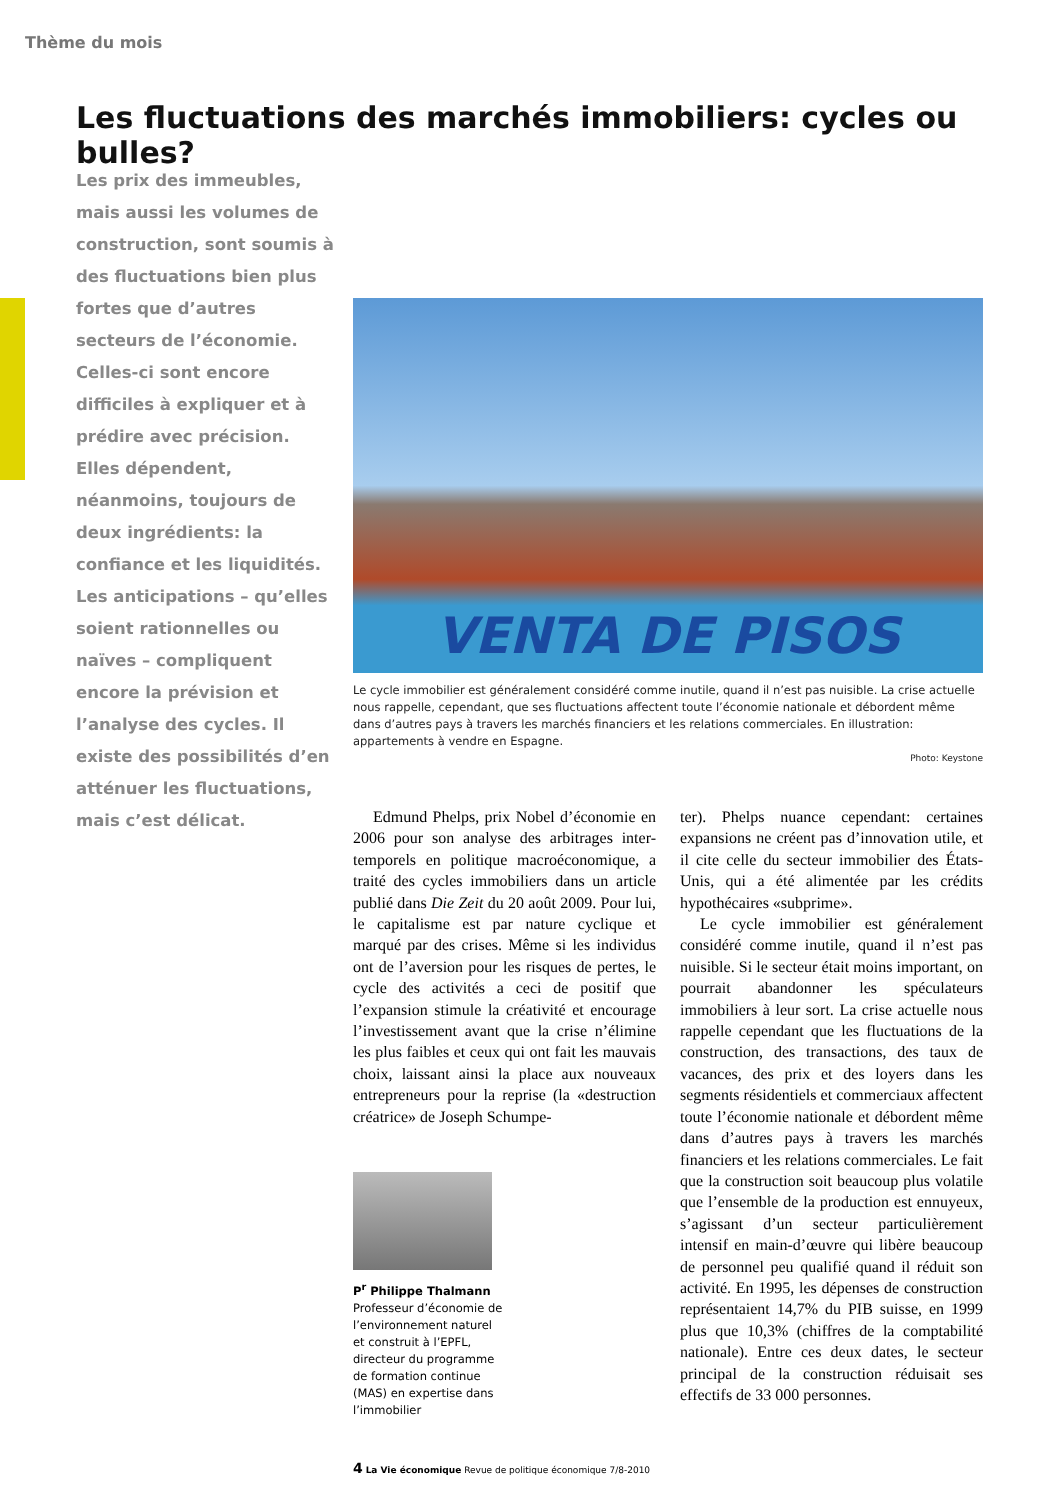Thème du mois
Les fluctuations des marchés immobiliers: cycles ou bulles?
Les prix des immeubles, mais aussi les volumes de construction, sont soumis à des fluctuations bien plus fortes que d’autres secteurs de l’économie. Celles-ci sont encore difficiles à expliquer et à prédire avec précision. Elles dépendent, néanmoins, toujours de deux ingrédients: la confiance et les liquidités. Les anticipations – qu’elles soient rationnelles ou naïves – compliquent encore la prévision et l’analyse des cycles. Il existe des possibilités d’en atténuer les fluctuations, mais c’est délicat.
VENTA DE PISOS
Le cycle immobilier est généralement considéré comme inutile, quand il n’est pas nuisible. La crise actuelle nous rappelle, cependant, que ses fluctuations affectent toute l’économie nationale et débordent même dans d’autres pays à travers les marchés financiers et les relations commerciales. En illustration: appartements à vendre en Espagne.
Photo: Keystone
Edmund Phelps, prix Nobel d’économie en 2006 pour son analyse des arbitrages inter-temporels en politique macroéconomique, a traité des cycles immobiliers dans un article publié dans Die Zeit du 20 août 2009. Pour lui, le capitalisme est par nature cyclique et marqué par des crises. Même si les individus ont de l’aversion pour les risques de pertes, le cycle des activités a ceci de positif que l’expansion stimule la créativité et encourage l’investissement avant que la crise n’élimine les plus faibles et ceux qui ont fait les mauvais choix, laissant ainsi la place aux nouveaux entrepreneurs pour la reprise (la «destruction créatrice» de Joseph Schumpe-
ter). Phelps nuance cependant: certaines expansions ne créent pas d’innovation utile, et il cite celle du secteur immobilier des États-Unis, qui a été alimentée par les crédits hypothécaires «subprime».
Le cycle immobilier est généralement considéré comme inutile, quand il n’est pas nuisible. Si le secteur était moins important, on pourrait abandonner les spéculateurs immobiliers à leur sort. La crise actuelle nous rappelle cependant que les fluctuations de la construction, des transactions, des taux de vacances, des prix et des loyers dans les segments résidentiels et commerciaux affectent toute l’économie nationale et débordent même dans d’autres pays à travers les marchés financiers et les relations commerciales. Le fait que la construction soit beaucoup plus volatile que l’ensemble de la production est ennuyeux, s’agissant d’un secteur particulièrement intensif en main-d’œuvre qui libère beaucoup de personnel peu qualifié quand il réduit son activité. En 1995, les dépenses de construction représentaient 14,7% du PIB suisse, en 1999 plus que 10,3% (chiffres de la comptabilité nationale). Entre ces deux dates, le secteur principal de la construction réduisait ses effectifs de 33 000 personnes.
P<sup>r</sup> Philippe Thalmann
Professeur d’économie de l’environnement naturel et construit à l’EPFL, directeur du programme de formation continue (MAS) en expertise dans l’immobilier
4 La Vie économique Revue de politique économique 7/8-2010